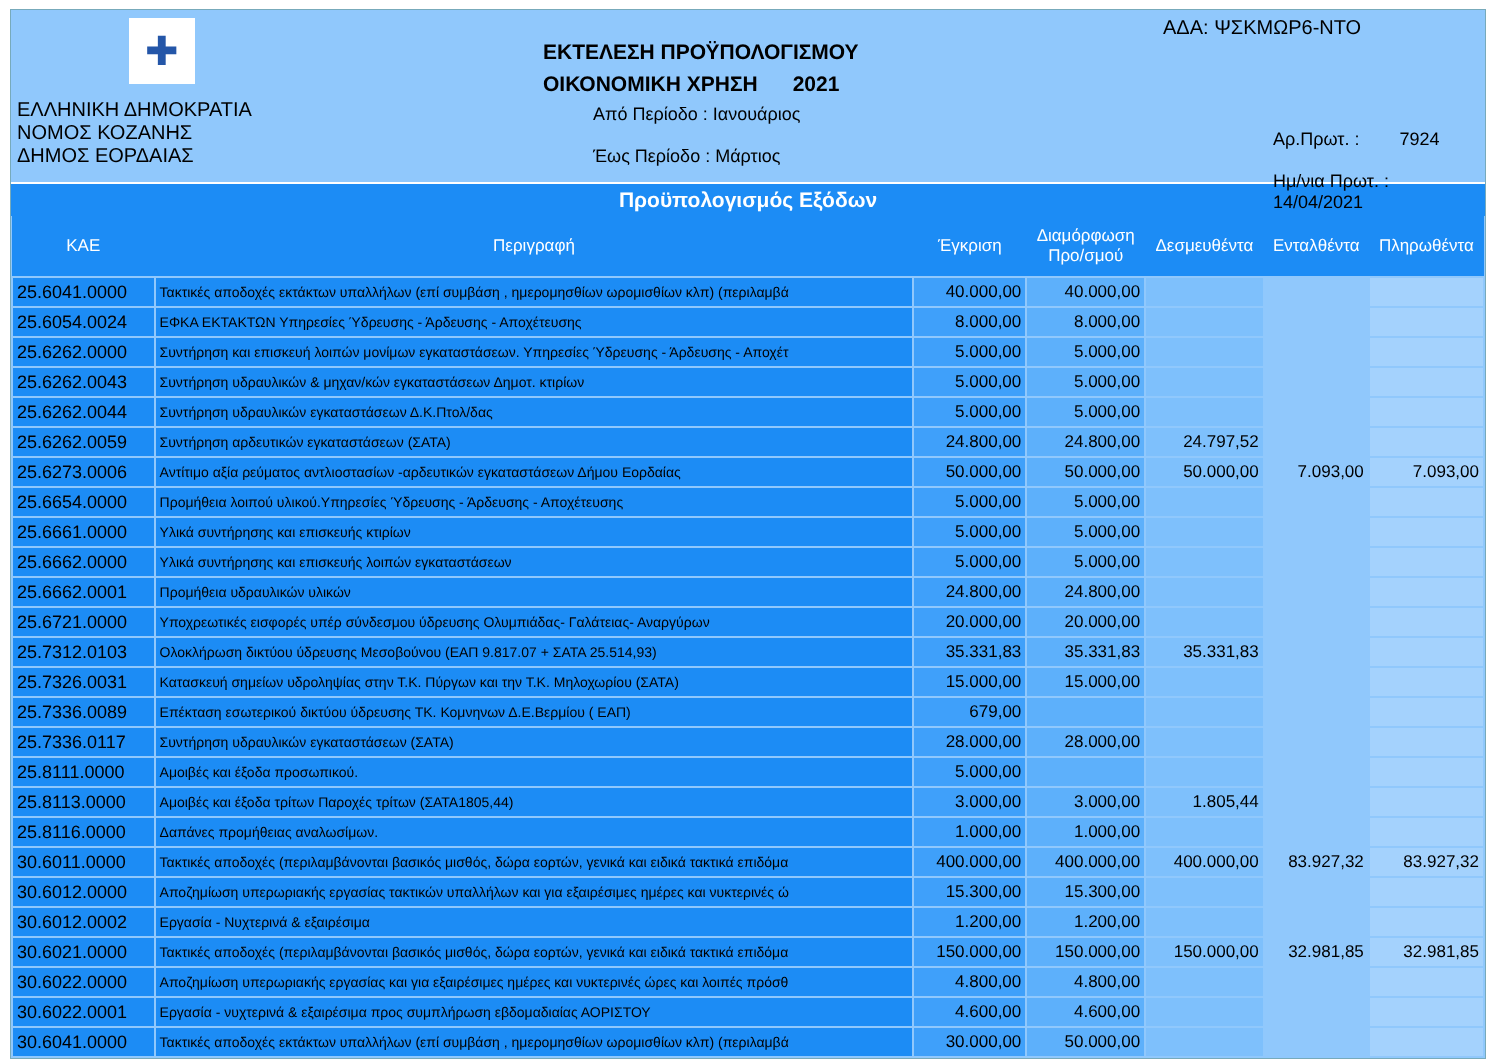✚
ΕΛΛΗΝΙΚΗ ΔΗΜΟΚΡΑΤΙΑ
ΝΟΜΟΣ ΚΟΖΑΝΗΣ
ΔΗΜΟΣ ΕΟΡΔΑΙΑΣ
ΕΚΤΕΛΕΣΗ ΠΡΟΫΠΟΛΟΓΙΣΜΟΥ
ΟΙΚΟΝΟΜΙΚΗ ΧΡΗΣΗ 2021
Από Περίοδο : Ιανουάριος
Έως Περίοδο : Μάρτιος
ΑΔΑ: ΨΣΚΜΩΡ6-ΝΤΟ
Αρ.Πρωτ. : 7924
Ημ/νια Πρωτ. : 14/04/2021
Προϋπολογισμός Εξόδων
| ΚΑΕ | Περιγραφή | Έγκριση | Διαμόρφωση Προ/σμού | Δεσμευθέντα | Ενταλθέντα | Πληρωθέντα |
| --- | --- | --- | --- | --- | --- | --- |
| 25.6041.0000 | Τακτικές αποδοχές εκτάκτων υπαλλήλων (επί συμβάση , ημερομησθίων ωρομισθίων κλπ) (περιλαμβά | 40.000,00 | 40.000,00 | | | |
| 25.6054.0024 | ΕΦΚΑ ΕΚΤΑΚΤΩΝ Υπηρεσίες Ύδρευσης - Άρδευσης - Αποχέτευσης | 8.000,00 | 8.000,00 | | | |
| 25.6262.0000 | Συντήρηση και επισκευή λοιπών μονίμων εγκαταστάσεων. Υπηρεσίες Ύδρευσης - Άρδευσης - Αποχέτ | 5.000,00 | 5.000,00 | | | |
| 25.6262.0043 | Συντήρηση υδραυλικών & μηχαν/κών εγκαταστάσεων Δημοτ. κτιρίων | 5.000,00 | 5.000,00 | | | |
| 25.6262.0044 | Συντήρηση υδραυλικών εγκαταστάσεων Δ.Κ.Πτολ/δας | 5.000,00 | 5.000,00 | | | |
| 25.6262.0059 | Συντήρηση αρδευτικών εγκαταστάσεων (ΣΑΤΑ) | 24.800,00 | 24.800,00 | 24.797,52 | | |
| 25.6273.0006 | Αντίτιμο αξία ρεύματος αντλιοστασίων -αρδευτικών εγκαταστάσεων Δήμου Εορδαίας | 50.000,00 | 50.000,00 | 50.000,00 | 7.093,00 | 7.093,00 |
| 25.6654.0000 | Προμήθεια λοιπού υλικού.Υπηρεσίες Ύδρευσης - Άρδευσης - Αποχέτευσης | 5.000,00 | 5.000,00 | | | |
| 25.6661.0000 | Υλικά συντήρησης και επισκευής κτιρίων | 5.000,00 | 5.000,00 | | | |
| 25.6662.0000 | Υλικά συντήρησης και επισκευής λοιπών εγκαταστάσεων | 5.000,00 | 5.000,00 | | | |
| 25.6662.0001 | Προμήθεια υδραυλικών υλικών | 24.800,00 | 24.800,00 | | | |
| 25.6721.0000 | Υποχρεωτικές εισφορές υπέρ σύνδεσμου ύδρευσης Ολυμπιάδας- Γαλάτειας- Αναργύρων | 20.000,00 | 20.000,00 | | | |
| 25.7312.0103 | Ολοκλήρωση δικτύου ύδρευσης Μεσοβούνου (ΕΑΠ 9.817.07 + ΣΑΤΑ 25.514,93) | 35.331,83 | 35.331,83 | 35.331,83 | | |
| 25.7326.0031 | Κατασκευή σημείων υδροληψίας στην Τ.Κ. Πύργων και την Τ.Κ. Μηλοχωρίου (ΣΑΤΑ) | 15.000,00 | 15.000,00 | | | |
| 25.7336.0089 | Επέκταση εσωτερικού δικτύου ύδρευσης ΤΚ. Κομνηνων Δ.Ε.Βερμίου ( ΕΑΠ) | 679,00 | | | | |
| 25.7336.0117 | Συντήρηση υδραυλικών εγκαταστάσεων (ΣΑΤΑ) | 28.000,00 | 28.000,00 | | | |
| 25.8111.0000 | Αμοιβές και έξοδα προσωπικού. | 5.000,00 | | | | |
| 25.8113.0000 | Αμοιβές και έξοδα τρίτων Παροχές τρίτων (ΣΑΤΑ1805,44) | 3.000,00 | 3.000,00 | 1.805,44 | | |
| 25.8116.0000 | Δαπάνες προμήθειας αναλωσίμων. | 1.000,00 | 1.000,00 | | | |
| 30.6011.0000 | Τακτικές αποδοχές (περιλαμβάνονται βασικός μισθός, δώρα εορτών, γενικά και ειδικά τακτικά επιδόμα | 400.000,00 | 400.000,00 | 400.000,00 | 83.927,32 | 83.927,32 |
| 30.6012.0000 | Αποζημίωση υπερωριακής εργασίας τακτικών υπαλλήλων και για εξαιρέσιμες ημέρες και νυκτερινές ώ | 15.300,00 | 15.300,00 | | | |
| 30.6012.0002 | Εργασία - Νυχτερινά & εξαιρέσιμα | 1.200,00 | 1.200,00 | | | |
| 30.6021.0000 | Τακτικές αποδοχές (περιλαμβάνονται βασικός μισθός, δώρα εορτών, γενικά και ειδικά τακτικά επιδόμα | 150.000,00 | 150.000,00 | 150.000,00 | 32.981,85 | 32.981,85 |
| 30.6022.0000 | Αποζημίωση υπερωριακής εργασίας και για εξαιρέσιμες ημέρες και νυκτερινές ώρες και λοιπές πρόσθ | 4.800,00 | 4.800,00 | | | |
| 30.6022.0001 | Εργασία - νυχτερινά & εξαιρέσιμα προς συμπλήρωση εβδομαδιαίας ΑΟΡΙΣΤΟΥ | 4.600,00 | 4.600,00 | | | |
| 30.6041.0000 | Τακτικές αποδοχές εκτάκτων υπαλλήλων (επί συμβάση , ημερομησθίων ωρομισθίων κλπ) (περιλαμβά | 30.000,00 | 50.000,00 | | | |